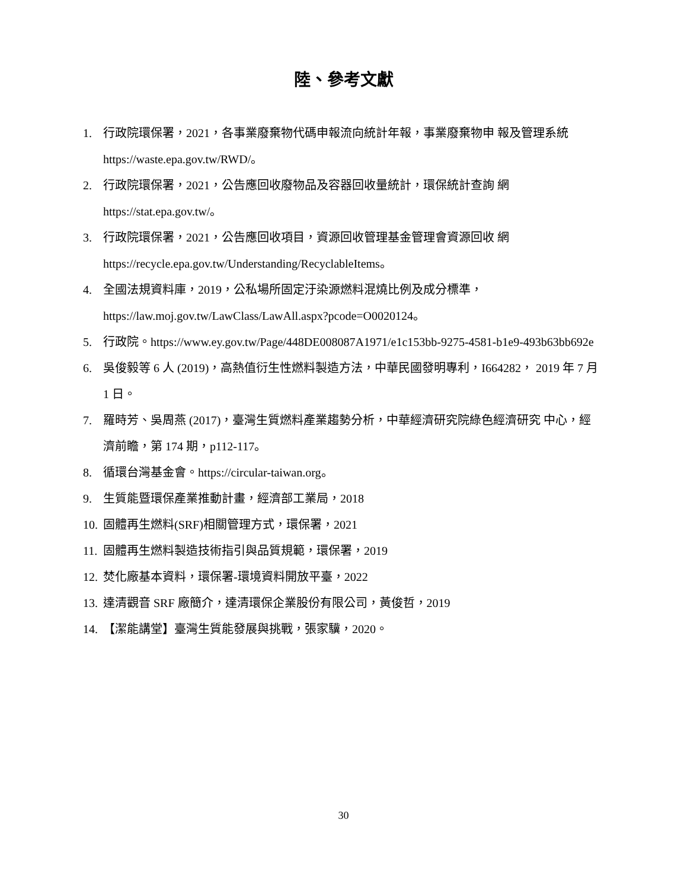陸、參考文獻
1. 行政院環保署，2021，各事業廢棄物代碼申報流向統計年報，事業廢棄物申 報及管理系統 https://waste.epa.gov.tw/RWD/。
2. 行政院環保署，2021，公告應回收廢物品及容器回收量統計，環保統計查詢 網 https://stat.epa.gov.tw/。
3. 行政院環保署，2021，公告應回收項目，資源回收管理基金管理會資源回收 網 https://recycle.epa.gov.tw/Understanding/RecyclableItems。
4. 全國法規資料庫，2019，公私場所固定汙染源燃料混燒比例及成分標準， https://law.moj.gov.tw/LawClass/LawAll.aspx?pcode=O0020124。
5. 行政院。https://www.ey.gov.tw/Page/448DE008087A1971/e1c153bb-9275-4581-b1e9-493b63bb692e
6. 吳俊毅等 6 人 (2019)，高熱值衍生性燃料製造方法，中華民國發明專利，I664282， 2019 年 7 月 1 日。
7. 羅時芳、吳周燕 (2017)，臺灣生質燃料產業趨勢分析，中華經濟研究院綠色經濟研究 中心，經濟前瞻，第 174 期，p112-117。
8. 循環台灣基金會。https://circular-taiwan.org。
9. 生質能暨環保產業推動計畫，經濟部工業局，2018
10. 固體再生燃料(SRF)相關管理方式，環保署，2021
11. 固體再生燃料製造技術指引與品質規範，環保署，2019
12. 焚化廠基本資料，環保署-環境資料開放平臺，2022
13. 達清觀音 SRF 廠簡介，達清環保企業股份有限公司，黃俊哲，2019
14. 【潔能講堂】臺灣生質能發展與挑戰，張家驥，2020。
30